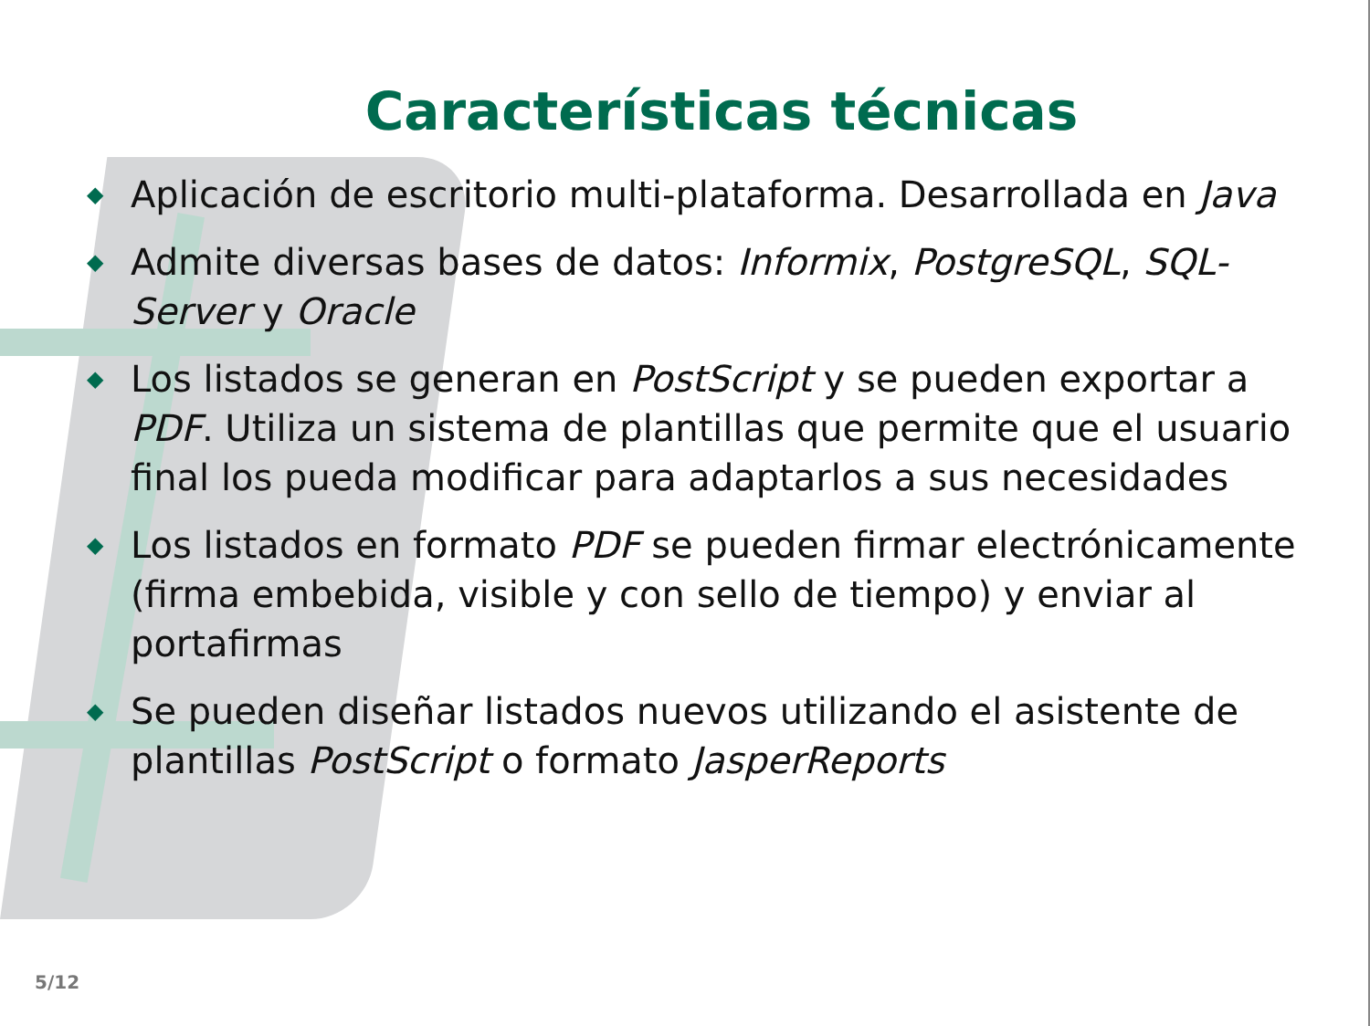Características técnicas
◆ Aplicación de escritorio multi-plataforma. Desarrollada en Java
◆ Admite diversas bases de datos: Informix, PostgreSQL, SQL-Server y Oracle
◆ Los listados se generan en PostScript y se pueden exportar a PDF. Utiliza un sistema de plantillas que permite que el usuario final los pueda modificar para adaptarlos a sus necesidades
◆ Los listados en formato PDF se pueden firmar electrónicamente (firma embebida, visible y con sello de tiempo) y enviar al portafirmas
◆ Se pueden diseñar listados nuevos utilizando el asistente de plantillas PostScript o formato JasperReports
5/12